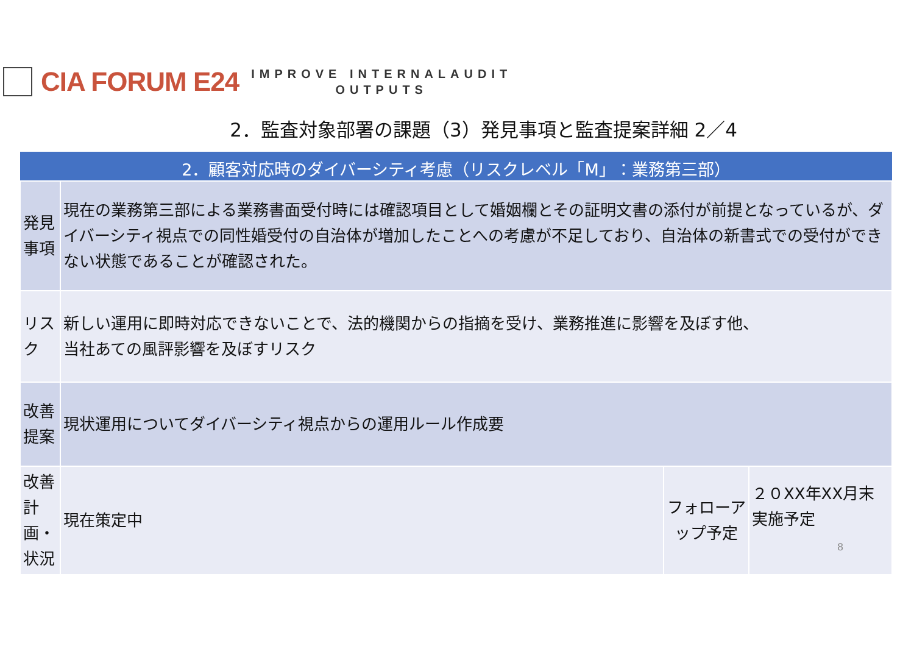CIA FORUM E24
IMPROVE INTERNALAUDIT
OUTPUTS
2．監査対象部署の課題（3）発見事項と監査提案詳細 2／4
| 2．顧客対応時のダイバーシティ考慮（リスクレベル「M」：業務第三部） | | | |
| --- | --- | --- | --- |
| 発見事項 | 現在の業務第三部による業務書面受付時には確認項目として婚姻欄とその証明文書の添付が前提となっているが、ダイバーシティ視点での同性婚受付の自治体が増加したことへの考慮が不足しており、自治体の新書式での受付ができない状態であることが確認された。 | | |
| リスク | 新しい運用に即時対応できないことで、法的機関からの指摘を受け、業務推進に影響を及ぼす他、 当社あての風評影響を及ぼすリスク | | |
| 改善提案 | 現状運用についてダイバーシティ視点からの運用ルール作成要 | | |
| 改善計画・状況 | 現在策定中 | フォローアップ予定 | ２０XX年XX月末実施予定 8 |